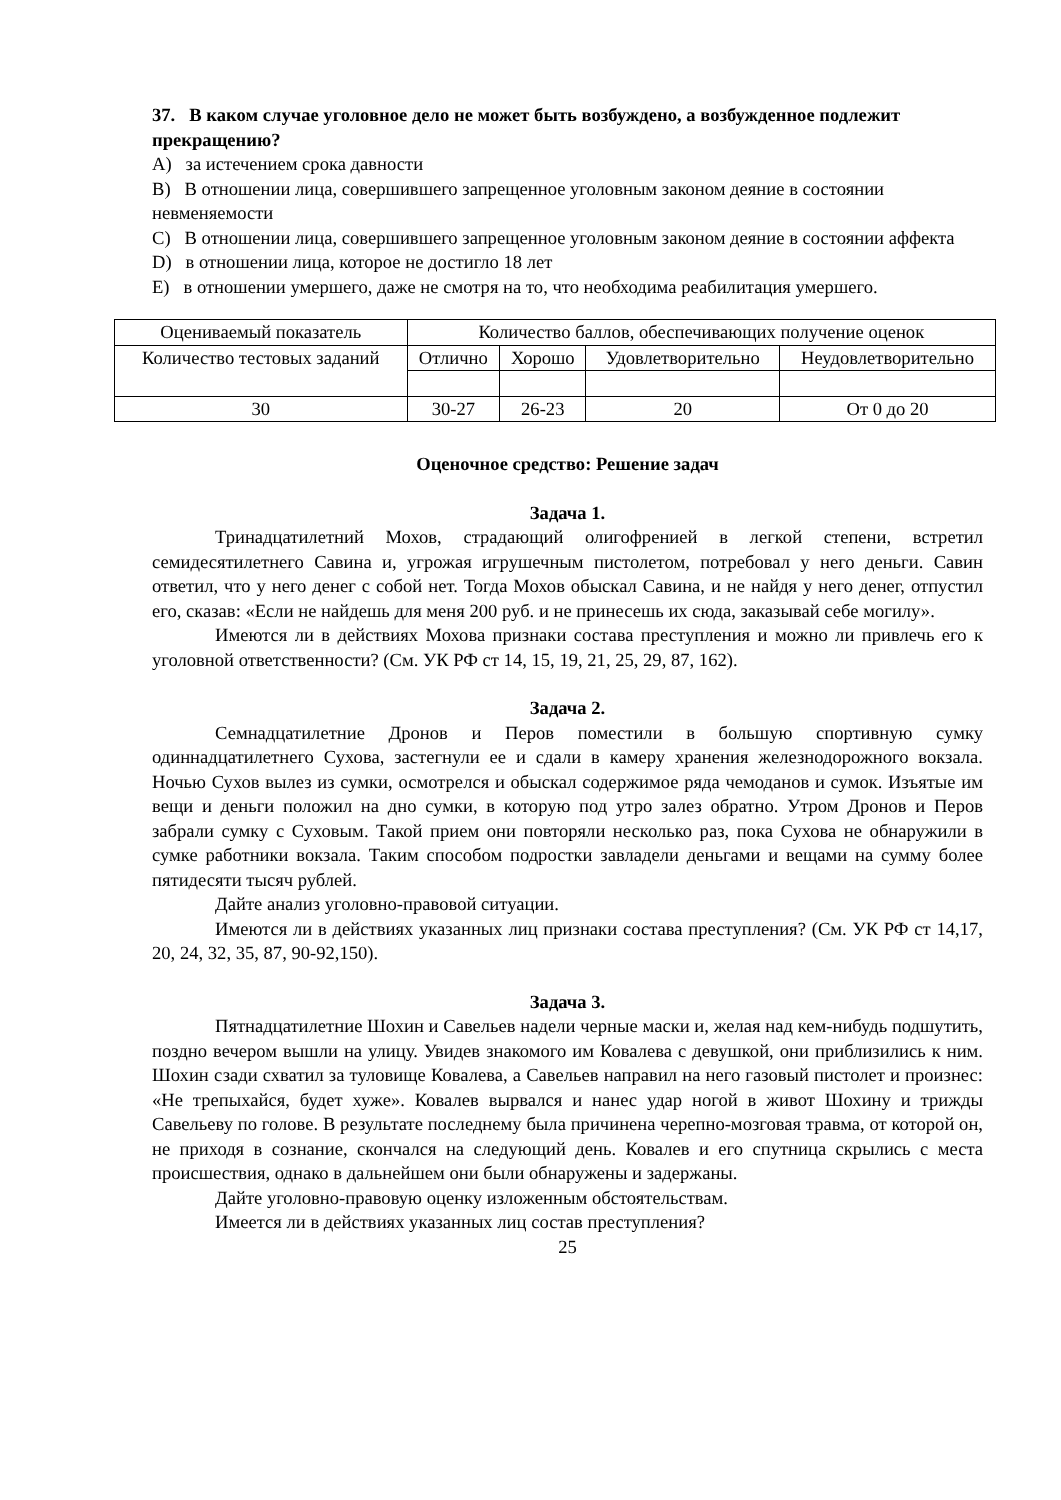37. В каком случае уголовное дело не может быть возбуждено, а возбужденное подлежит прекращению?
A) за истечением срока давности
B) В отношении лица, совершившего запрещенное уголовным законом деяние в состоянии невменяемости
C) В отношении лица, совершившего запрещенное уголовным законом деяние в состоянии аффекта
D) в отношении лица, которое не достигло 18 лет
E) в отношении умершего, даже не смотря на то, что необходима реабилитация умершего.
| Оцениваемый показатель | Количество баллов, обеспечивающих получение оценок | | | |
| Количество тестовых заданий | Отлично | Хорошо | Удовлетворительно | Неудовлетворительно |
| 30 | 30-27 | 26-23 | 20 | От 0 до 20 |
Оценочное средство: Решение задач
Задача 1.
Тринадцатилетний Мохов, страдающий олигофренией в легкой степени, встретил семидесятилетнего Савина и, угрожая игрушечным пистолетом, потребовал у него деньги. Савин ответил, что у него денег с собой нет. Тогда Мохов обыскал Савина, и не найдя у него денег, отпустил его, сказав: «Если не найдешь для меня 200 руб. и не принесешь их сюда, заказывай себе могилу».
Имеются ли в действиях Мохова признаки состава преступления и можно ли привлечь его к уголовной ответственности? (См. УК РФ ст 14, 15, 19, 21, 25, 29, 87, 162).
Задача 2.
Семнадцатилетние Дронов и Перов поместили в большую спортивную сумку одиннадцатилетнего Сухова, застегнули ее и сдали в камеру хранения железнодорожного вокзала. Ночью Сухов вылез из сумки, осмотрелся и обыскал содержимое ряда чемоданов и сумок. Изъятые им вещи и деньги положил на дно сумки, в которую под утро залез обратно. Утром Дронов и Перов забрали сумку с Суховым. Такой прием они повторяли несколько раз, пока Сухова не обнаружили в сумке работники вокзала. Таким способом подростки завладели деньгами и вещами на сумму более пятидесяти тысяч рублей.
Дайте анализ уголовно-правовой ситуации.
Имеются ли в действиях указанных лиц признаки состава преступления? (См. УК РФ ст 14,17, 20, 24, 32, 35, 87, 90-92,150).
Задача 3.
Пятнадцатилетние Шохин и Савельев надели черные маски и, желая над кем-нибудь подшутить, поздно вечером вышли на улицу. Увидев знакомого им Ковалева с девушкой, они приблизились к ним. Шохин сзади схватил за туловище Ковалева, а Савельев направил на него газовый пистолет и произнес: «Не трепыхайся, будет хуже». Ковалев вырвался и нанес удар ногой в живот Шохину и трижды Савельеву по голове. В результате последнему была причинена черепно-мозговая травма, от которой он, не приходя в сознание, скончался на следующий день. Ковалев и его спутница скрылись с места происшествия, однако в дальнейшем они были обнаружены и задержаны.
Дайте уголовно-правовую оценку изложенным обстоятельствам.
Имеется ли в действиях указанных лиц состав преступления?
25